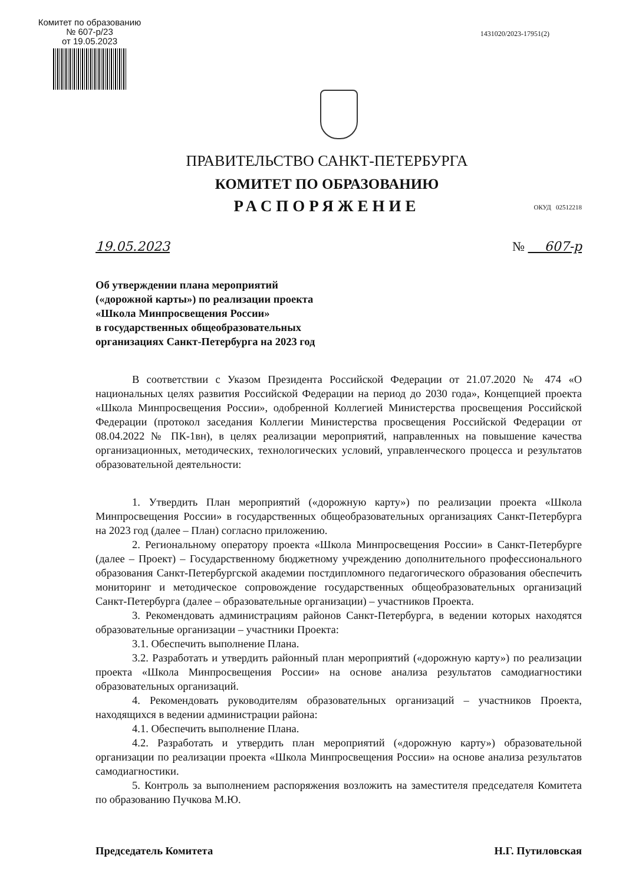Комитет по образованию
№ 607-р/23
от 19.05.2023
1431020/2023-17951(2)
ПРАВИТЕЛЬСТВО САНКТ-ПЕТЕРБУРГА
КОМИТЕТ ПО ОБРАЗОВАНИЮ
РАСПОРЯЖЕНИЕ
ОКУД 02512218
19.05.2023 № 607-р
Об утверждении плана мероприятий
(«дорожной карты») по реализации проекта
«Школа Минпросвещения России»
в государственных общеобразовательных
организациях Санкт-Петербурга на 2023 год
В соответствии с Указом Президента Российской Федерации от 21.07.2020 № 474 «О национальных целях развития Российской Федерации на период до 2030 года», Концепцией проекта «Школа Минпросвещения России», одобренной Коллегией Министерства просвещения Российской Федерации (протокол заседания Коллегии Министерства просвещения Российской Федерации от 08.04.2022 № ПК-1вн), в целях реализации мероприятий, направленных на повышение качества организационных, методических, технологических условий, управленческого процесса и результатов образовательной деятельности:
1. Утвердить План мероприятий («дорожную карту») по реализации проекта «Школа Минпросвещения России» в государственных общеобразовательных организациях Санкт-Петербурга на 2023 год (далее – План) согласно приложению.
2. Региональному оператору проекта «Школа Минпросвещения России» в Санкт-Петербурге (далее – Проект) – Государственному бюджетному учреждению дополнительного профессионального образования Санкт-Петербургской академии постдипломного педагогического образования обеспечить мониторинг и методическое сопровождение государственных общеобразовательных организаций Санкт-Петербурга (далее – образовательные организации) – участников Проекта.
3. Рекомендовать администрациям районов Санкт-Петербурга, в ведении которых находятся образовательные организации – участники Проекта:
3.1. Обеспечить выполнение Плана.
3.2. Разработать и утвердить районный план мероприятий («дорожную карту») по реализации проекта «Школа Минпросвещения России» на основе анализа результатов самодиагностики образовательных организаций.
4. Рекомендовать руководителям образовательных организаций – участников Проекта, находящихся в ведении администрации района:
4.1. Обеспечить выполнение Плана.
4.2. Разработать и утвердить план мероприятий («дорожную карту») образовательной организации по реализации проекта «Школа Минпросвещения России» на основе анализа результатов самодиагностики.
5. Контроль за выполнением распоряжения возложить на заместителя председателя Комитета по образованию Пучкова М.Ю.
Председатель Комитета Н.Г. Путиловская